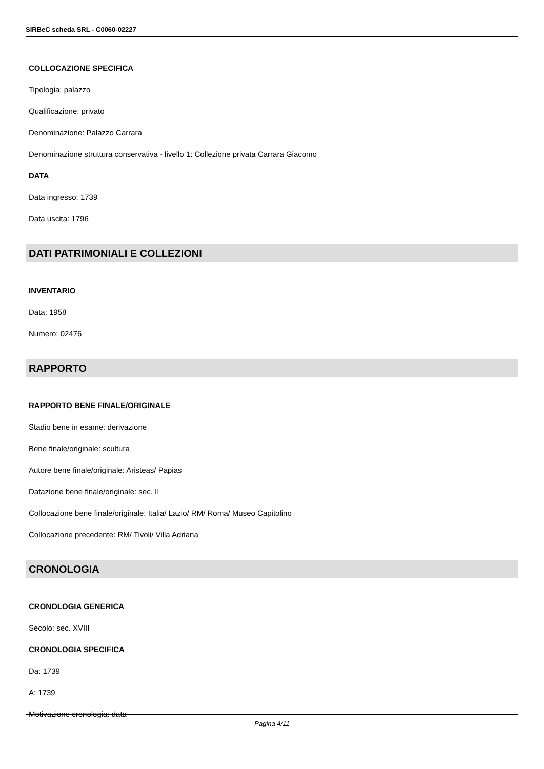SIRBeC scheda SRL - C0060-02227
COLLOCAZIONE SPECIFICA
Tipologia: palazzo
Qualificazione: privato
Denominazione: Palazzo Carrara
Denominazione struttura conservativa - livello 1: Collezione privata Carrara Giacomo
DATA
Data ingresso: 1739
Data uscita: 1796
DATI PATRIMONIALI E COLLEZIONI
INVENTARIO
Data: 1958
Numero: 02476
RAPPORTO
RAPPORTO BENE FINALE/ORIGINALE
Stadio bene in esame: derivazione
Bene finale/originale: scultura
Autore bene finale/originale: Aristeas/ Papias
Datazione bene finale/originale: sec. II
Collocazione bene finale/originale: Italia/ Lazio/ RM/ Roma/ Museo Capitolino
Collocazione precedente: RM/ Tivoli/ Villa Adriana
CRONOLOGIA
CRONOLOGIA GENERICA
Secolo: sec. XVIII
CRONOLOGIA SPECIFICA
Da: 1739
A: 1739
Motivazione cronologia: data
Pagina 4/11